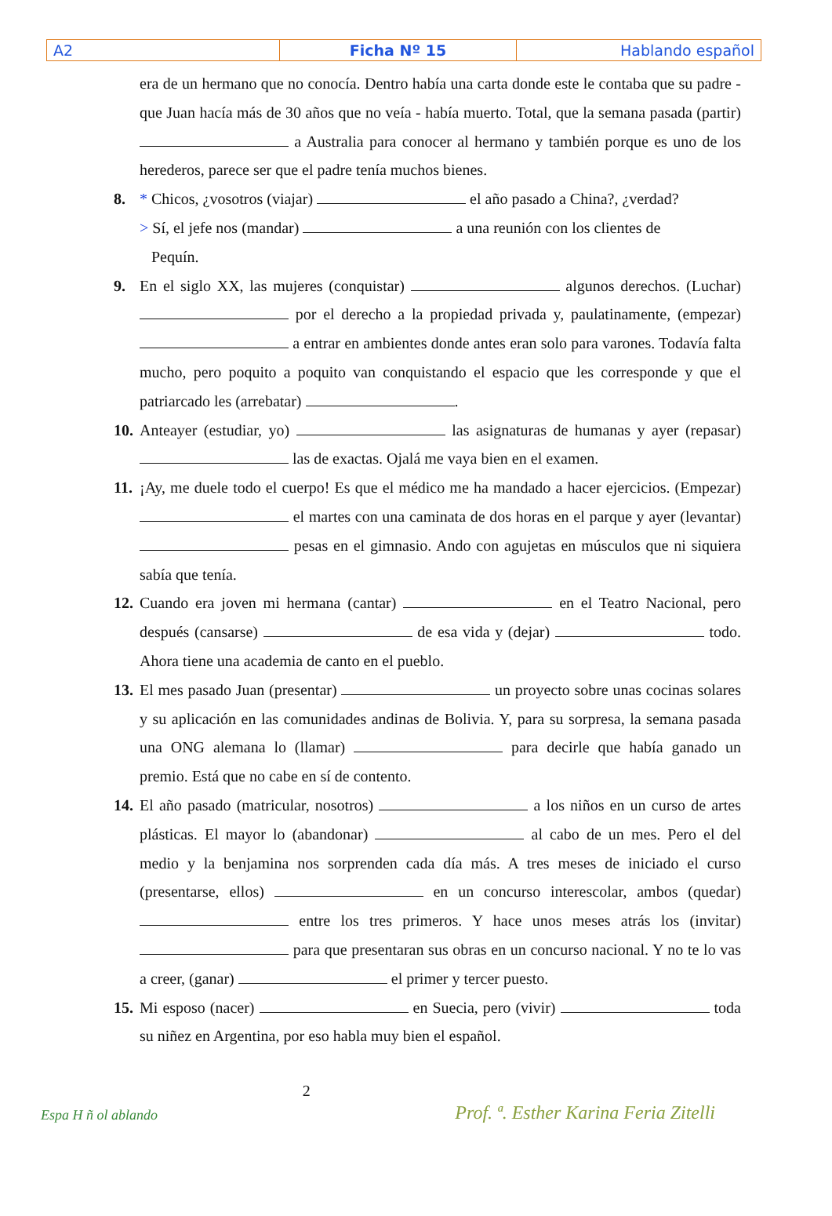| A2 | Ficha Nº 15 | Hablando español |
era de un hermano que no conocía. Dentro había una carta donde este le contaba que su padre - que Juan hacía más de 30 años que no veía - había muerto. Total, que la semana pasada (partir) a Australia para conocer al hermano y también porque es uno de los herederos, parece ser que el padre tenía muchos bienes.
8. * Chicos, ¿vosotros (viajar) el año pasado a China?, ¿verdad?
> Sí, el jefe nos (mandar) a una reunión con los clientes de
Pequín.
9. En el siglo XX, las mujeres (conquistar) algunos derechos. (Luchar) por el derecho a la propiedad privada y, paulatinamente, (empezar) a entrar en ambientes donde antes eran solo para varones. Todavía falta mucho, pero poquito a poquito van conquistando el espacio que les corresponde y que el patriarcado les (arrebatar) .
10.
Anteayer (estudiar, yo) las asignaturas de humanas y ayer (repasar) las de exactas. Ojalá me vaya bien en el examen.
11.
¡Ay, me duele todo el cuerpo! Es que el médico me ha mandado a hacer ejercicios. (Empezar) el martes con una caminata de dos horas en el parque y ayer (levantar) pesas en el gimnasio. Ando con agujetas en músculos que ni siquiera sabía que tenía.
12.
Cuando era joven mi hermana (cantar) en el Teatro Nacional, pero después (cansarse) de esa vida y (dejar) todo. Ahora tiene una academia de canto en el pueblo.
13.
El mes pasado Juan (presentar) un proyecto sobre unas cocinas solares y su aplicación en las comunidades andinas de Bolivia. Y, para su sorpresa, la semana pasada una ONG alemana lo (llamar) para decirle que había ganado un premio. Está que no cabe en sí de contento.
14.
El año pasado (matricular, nosotros) a los niños en un curso de artes plásticas. El mayor lo (abandonar) al cabo de un mes. Pero el del medio y la benjamina nos sorprenden cada día más. A tres meses de iniciado el curso (presentarse, ellos) en un concurso interescolar, ambos (quedar) entre los tres primeros. Y hace unos meses atrás los (invitar) para que presentaran sus obras en un concurso nacional. Y no te lo vas a creer, (ganar) el primer y tercer puesto.
15.
Mi esposo (nacer) en Suecia, pero (vivir) toda su niñez en Argentina, por eso habla muy bien el español.
Espa H ñ ol ablando
2
Prof. ª. Esther Karina Feria Zitelli